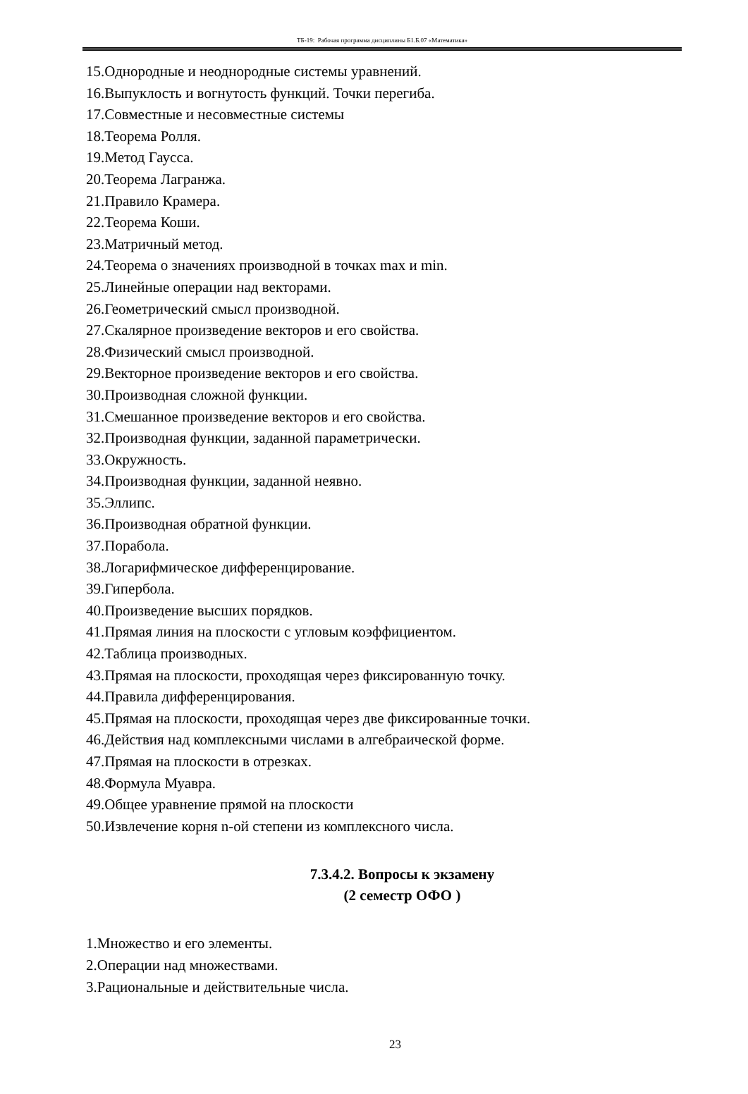ТБ-19: Рабочая программа дисциплины Б1.Б.07 «Математика»
15.Однородные и неоднородные системы уравнений.
16.Выпуклость и вогнутость функций. Точки перегиба.
17.Совместные и несовместные системы
18.Теорема Ролля.
19.Метод Гаусса.
20.Теорема Лагранжа.
21.Правило Крамера.
22.Теорема Коши.
23.Матричный метод.
24.Теорема о значениях производной в точках max и min.
25.Линейные операции над векторами.
26.Геометрический смысл производной.
27.Скалярное произведение векторов и его свойства.
28.Физический смысл производной.
29.Векторное произведение векторов и его свойства.
30.Производная сложной функции.
31.Смешанное произведение векторов и его свойства.
32.Производная функции, заданной параметрически.
33.Окружность.
34.Производная функции, заданной неявно.
35.Эллипс.
36.Производная обратной функции.
37.Порабола.
38.Логарифмическое дифференцирование.
39.Гипербола.
40.Произведение высших порядков.
41.Прямая линия на плоскости с угловым коэффициентом.
42.Таблица производных.
43.Прямая на плоскости, проходящая через фиксированную точку.
44.Правила дифференцирования.
45.Прямая на плоскости, проходящая через две фиксированные точки.
46.Действия над комплексными числами в алгебраической форме.
47.Прямая на плоскости в отрезках.
48.Формула Муавра.
49.Общее уравнение прямой на плоскости
50.Извлечение корня n-ой степени из комплексного числа.
7.3.4.2. Вопросы к экзамену
(2 семестр ОФО )
1.Множество и его элементы.
2.Операции над множествами.
3.Рациональные и действительные числа.
23